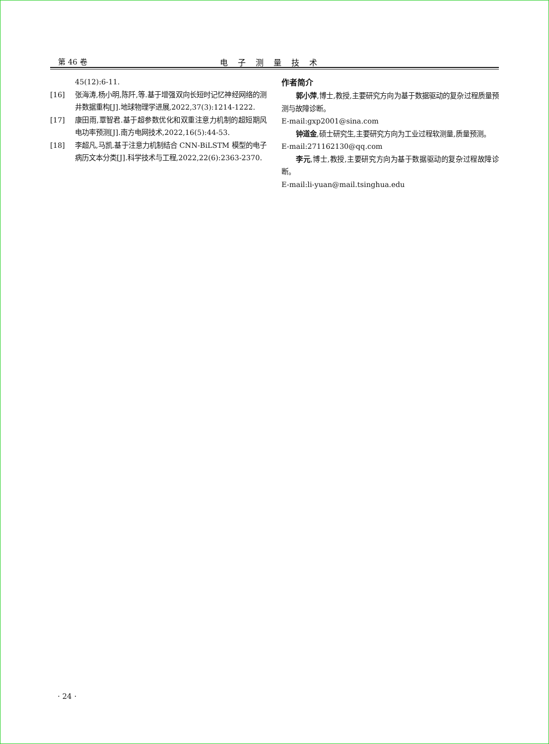第 46 卷 电子测量技术
45(12):6-11.
[16] 张海涛,杨小明,陈阡,等.基于增强双向长短时记忆神经网络的测井数据重构[J].地球物理学进展,2022,37(3):1214-1222.
[17] 康田雨,覃智君.基于超参数优化和双重注意力机制的超短期风电功率预测[J].南方电网技术,2022,16(5):44-53.
[18] 李超凡,马凯.基于注意力机制结合 CNN-BiLSTM 模型的电子病历文本分类[J].科学技术与工程,2022,22(6):2363-2370.
作者简介
郭小萍,博士,教授,主要研究方向为基于数据驱动的复杂过程质量预测与故障诊断。
E-mail:gxp2001@sina.com
钟道金,硕士研究生,主要研究方向为工业过程软测量,质量预测。
E-mail:271162130@qq.com
李元,博士,教授,主要研究方向为基于数据驱动的复杂过程故障诊断。
E-mail:li-yuan@mail.tsinghua.edu
· 24 ·